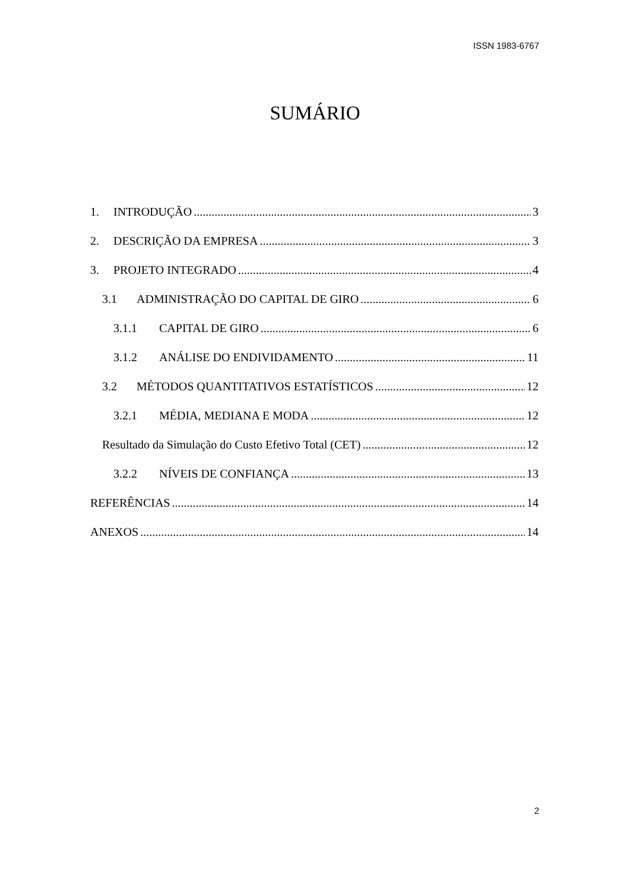ISSN 1983-6767
SUMÁRIO
1. INTRODUÇÃO 3
2. DESCRIÇÃO DA EMPRESA 3
3. PROJETO INTEGRADO 4
3.1 ADMINISTRAÇÃO DO CAPITAL DE GIRO 6
3.1.1 CAPITAL DE GIRO 6
3.1.2 ANÁLISE DO ENDIVIDAMENTO 11
3.2 MÉTODOS QUANTITATIVOS ESTATÍSTICOS 12
3.2.1 MÉDIA, MEDIANA E MODA 12
Resultado da Simulação do Custo Efetivo Total (CET) 12
3.2.2 NÍVEIS DE CONFIANÇA 13
REFERÊNCIAS 14
ANEXOS 14
2